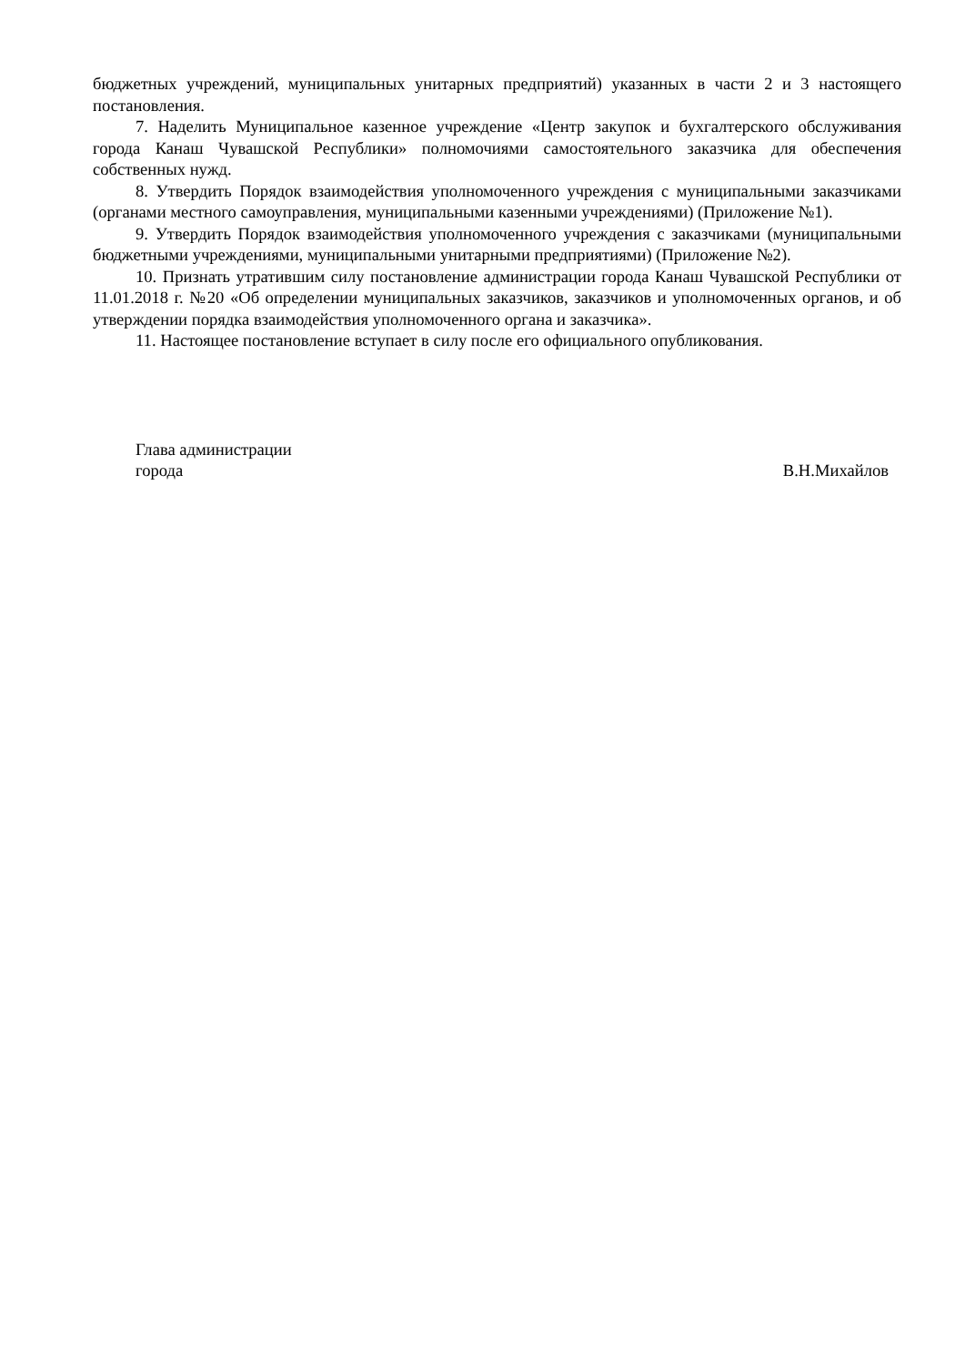бюджетных учреждений, муниципальных унитарных предприятий) указанных в части 2 и 3 настоящего постановления.
7. Наделить Муниципальное казенное учреждение «Центр закупок и бухгалтерского обслуживания города Канаш Чувашской Республики» полномочиями самостоятельного заказчика для обеспечения собственных нужд.
8. Утвердить Порядок взаимодействия уполномоченного учреждения с муниципальными заказчиками (органами местного самоуправления, муниципальными казенными учреждениями) (Приложение №1).
9. Утвердить Порядок взаимодействия уполномоченного учреждения с заказчиками (муниципальными бюджетными учреждениями, муниципальными унитарными предприятиями) (Приложение №2).
10. Признать утратившим силу постановление администрации города Канаш Чувашской Республики от 11.01.2018 г. №20 «Об определении муниципальных заказчиков, заказчиков и уполномоченных органов, и об утверждении порядка взаимодействия уполномоченного органа и заказчика».
11. Настоящее постановление вступает в силу после его официального опубликования.
Глава администрации
города
В.Н.Михайлов